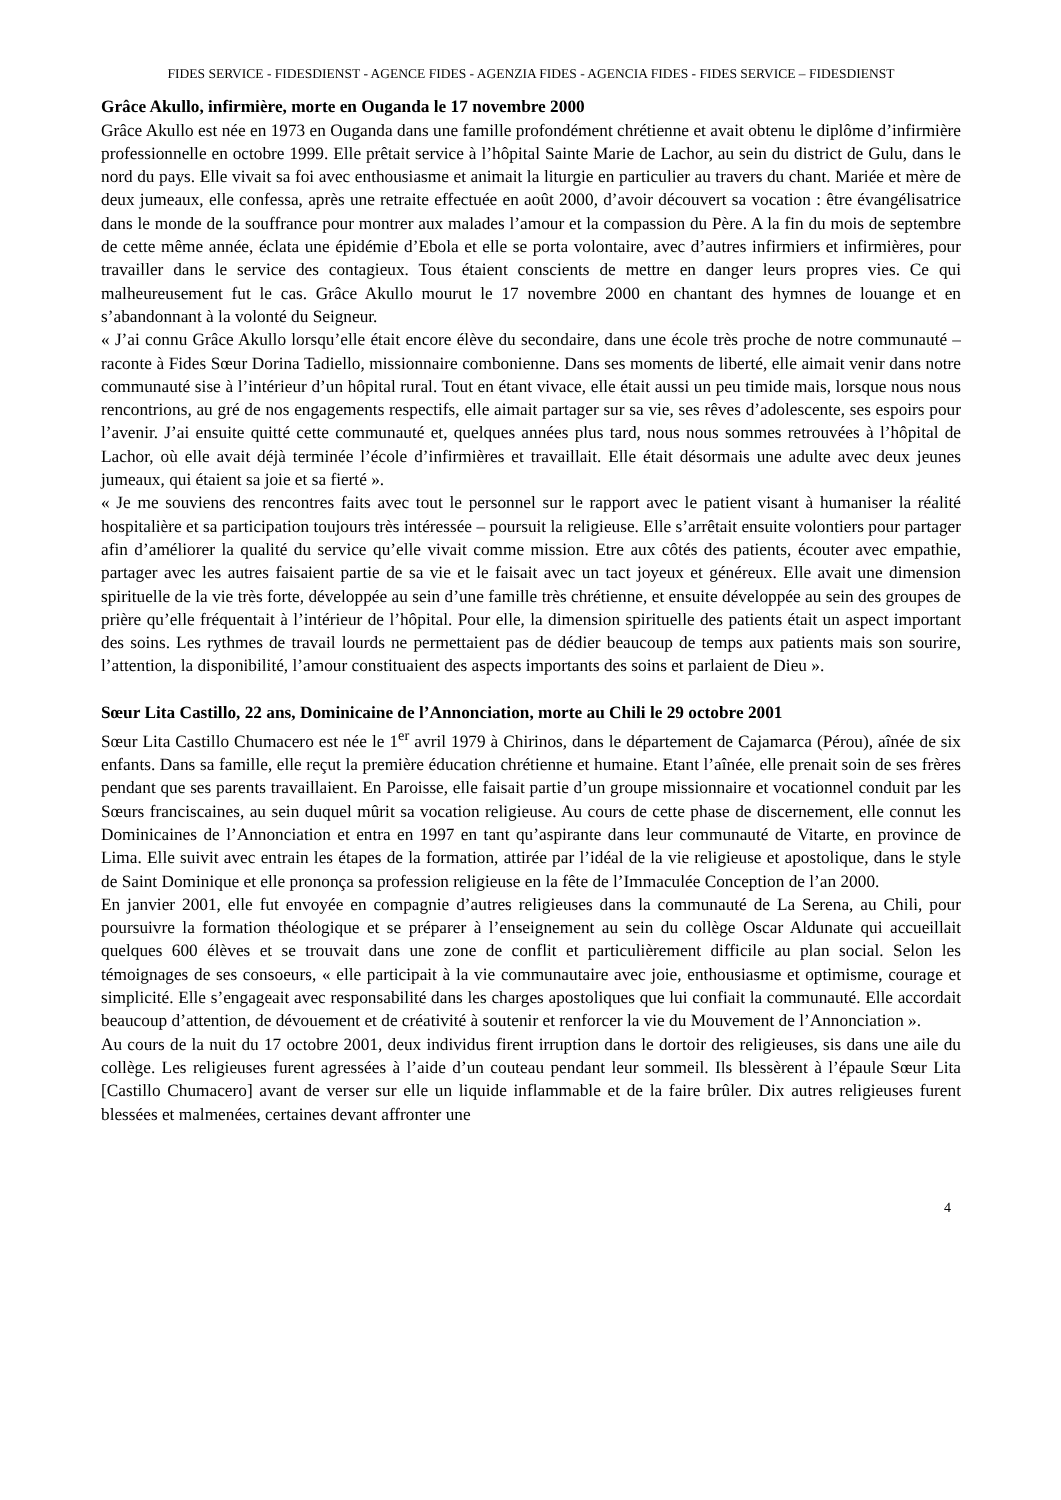FIDES SERVICE - FIDESDIENST - AGENCE FIDES - AGENZIA FIDES - AGENCIA FIDES - FIDES SERVICE – FIDESDIENST
Grâce Akullo, infirmière, morte en Ouganda le 17 novembre 2000
Grâce Akullo est née en 1973 en Ouganda dans une famille profondément chrétienne et avait obtenu le diplôme d’infirmière professionnelle en octobre 1999. Elle prêtait service à l’hôpital Sainte Marie de Lachor, au sein du district de Gulu, dans le nord du pays. Elle vivait sa foi avec enthousiasme et animait la liturgie en particulier au travers du chant. Mariée et mère de deux jumeaux, elle confessa, après une retraite effectuée en août 2000, d’avoir découvert sa vocation : être évangélisatrice dans le monde de la souffrance pour montrer aux malades l’amour et la compassion du Père. A la fin du mois de septembre de cette même année, éclata une épidémie d’Ebola et elle se porta volontaire, avec d’autres infirmiers et infirmières, pour travailler dans le service des contagieux. Tous étaient conscients de mettre en danger leurs propres vies. Ce qui malheureusement fut le cas. Grâce Akullo mourut le 17 novembre 2000 en chantant des hymnes de louange et en s’abandonnant à la volonté du Seigneur.
« J’ai connu Grâce Akullo lorsqu’elle était encore élève du secondaire, dans une école très proche de notre communauté – raconte à Fides Sœur Dorina Tadiello, missionnaire combonienne. Dans ses moments de liberté, elle aimait venir dans notre communauté sise à l’intérieur d’un hôpital rural. Tout en étant vivace, elle était aussi un peu timide mais, lorsque nous nous rencontrions, au gré de nos engagements respectifs, elle aimait partager sur sa vie, ses rêves d’adolescente, ses espoirs pour l’avenir. J’ai ensuite quitté cette communauté et, quelques années plus tard, nous nous sommes retrouvées à l’hôpital de Lachor, où elle avait déjà terminée l’école d’infirmières et travaillait. Elle était désormais une adulte avec deux jeunes jumeaux, qui étaient sa joie et sa fierté ».
« Je me souviens des rencontres faits avec tout le personnel sur le rapport avec le patient visant à humaniser la réalité hospitalière et sa participation toujours très intéressée – poursuit la religieuse. Elle s’arrêtait ensuite volontiers pour partager afin d’améliorer la qualité du service qu’elle vivait comme mission. Etre aux côtés des patients, écouter avec empathie, partager avec les autres faisaient partie de sa vie et le faisait avec un tact joyeux et généreux. Elle avait une dimension spirituelle de la vie très forte, développée au sein d’une famille très chrétienne, et ensuite développée au sein des groupes de prière qu’elle fréquentait à l’intérieur de l’hôpital. Pour elle, la dimension spirituelle des patients était un aspect important des soins. Les rythmes de travail lourds ne permettaient pas de dédier beaucoup de temps aux patients mais son sourire, l’attention, la disponibilité, l’amour constituaient des aspects importants des soins et parlaient de Dieu ».
Sœur Lita Castillo, 22 ans, Dominicaine de l’Annonciation, morte au Chili le 29 octobre 2001
Sœur Lita Castillo Chumacero est née le 1<sup>er</sup> avril 1979 à Chirinos, dans le département de Cajamarca (Pérou), aînée de six enfants. Dans sa famille, elle reçut la première éducation chrétienne et humaine. Etant l’aînée, elle prenait soin de ses frères pendant que ses parents travaillaient. En Paroisse, elle faisait partie d’un groupe missionnaire et vocationnel conduit par les Sœurs franciscaines, au sein duquel mûrit sa vocation religieuse. Au cours de cette phase de discernement, elle connut les Dominicaines de l’Annonciation et entra en 1997 en tant qu’aspirante dans leur communauté de Vitarte, en province de Lima. Elle suivit avec entrain les étapes de la formation, attirée par l’idéal de la vie religieuse et apostolique, dans le style de Saint Dominique et elle prononça sa profession religieuse en la fête de l’Immaculée Conception de l’an 2000.
En janvier 2001, elle fut envoyée en compagnie d’autres religieuses dans la communauté de La Serena, au Chili, pour poursuivre la formation théologique et se préparer à l’enseignement au sein du collège Oscar Aldunate qui accueillait quelques 600 élèves et se trouvait dans une zone de conflit et particulièrement difficile au plan social. Selon les témoignages de ses consoeurs, « elle participait à la vie communautaire avec joie, enthousiasme et optimisme, courage et simplicité. Elle s’engageait avec responsabilité dans les charges apostoliques que lui confiait la communauté. Elle accordait beaucoup d’attention, de dévouement et de créativité à soutenir et renforcer la vie du Mouvement de l’Annonciation ».
Au cours de la nuit du 17 octobre 2001, deux individus firent irruption dans le dortoir des religieuses, sis dans une aile du collège. Les religieuses furent agressées à l’aide d’un couteau pendant leur sommeil. Ils blessèrent à l’épaule Sœur Lita [Castillo Chumacero] avant de verser sur elle un liquide inflammable et de la faire brûler. Dix autres religieuses furent blessées et malmenées, certaines devant affronter une
4